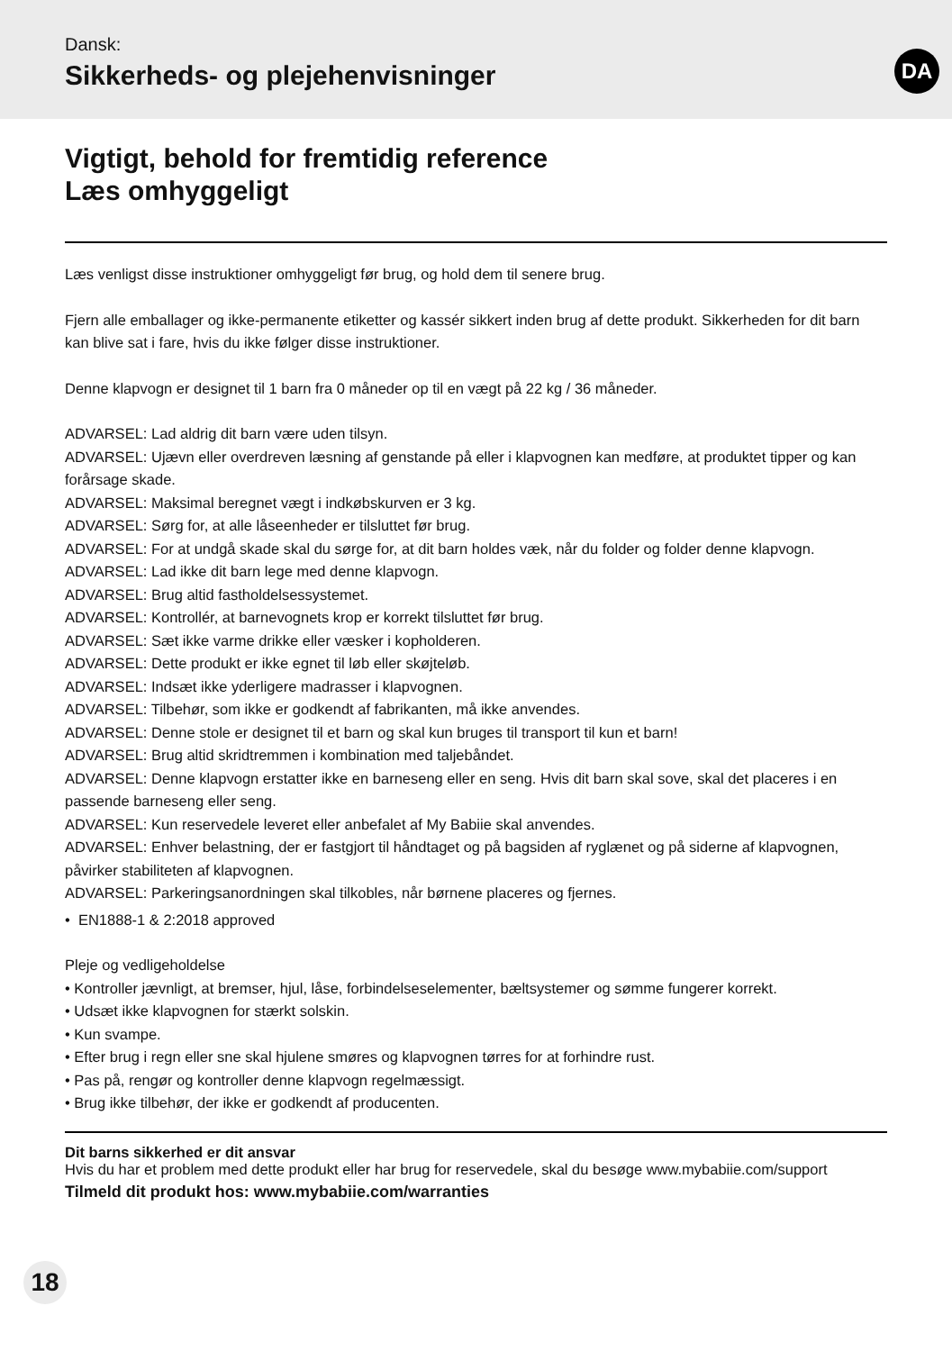Dansk:
Sikkerheds- og plejehenvisninger
DA
Vigtigt, behold for fremtidig reference
Læs omhyggeligt
Læs venligst disse instruktioner omhyggeligt før brug, og hold dem til senere brug.
Fjern alle emballager og ikke-permanente etiketter og kassér sikkert inden brug af dette produkt. Sikkerheden for dit barn kan blive sat i fare, hvis du ikke følger disse instruktioner.
Denne klapvogn er designet til 1 barn fra 0 måneder op til en vægt på 22 kg / 36 måneder.
ADVARSEL: Lad aldrig dit barn være uden tilsyn.
ADVARSEL: Ujævn eller overdreven læsning af genstande på eller i klapvognen kan medføre, at produktet tipper og kan forårsage skade.
ADVARSEL: Maksimal beregnet vægt i indkøbskurven er 3 kg.
ADVARSEL: Sørg for, at alle låseenheder er tilsluttet før brug.
ADVARSEL: For at undgå skade skal du sørge for, at dit barn holdes væk, når du folder og folder denne klapvogn.
ADVARSEL: Lad ikke dit barn lege med denne klapvogn.
ADVARSEL: Brug altid fastholdelsessystemet.
ADVARSEL: Kontrollér, at barnevognets krop er korrekt tilsluttet før brug.
ADVARSEL: Sæt ikke varme drikke eller væsker i kopholderen.
ADVARSEL: Dette produkt er ikke egnet til løb eller skøjteløb.
ADVARSEL: Indsæt ikke yderligere madrasser i klapvognen.
ADVARSEL: Tilbehør, som ikke er godkendt af fabrikanten, må ikke anvendes.
ADVARSEL: Denne stole er designet til et barn og skal kun bruges til transport til kun et barn!
ADVARSEL: Brug altid skridtremmen i kombination med taljebåndet.
ADVARSEL: Denne klapvogn erstatter ikke en barneseng eller en seng. Hvis dit barn skal sove, skal det placeres i en passende barneseng eller seng.
ADVARSEL: Kun reservedele leveret eller anbefalet af My Babiie skal anvendes.
ADVARSEL: Enhver belastning, der er fastgjort til håndtaget og på bagsiden af ryglænet og på siderne af klapvognen, påvirker stabiliteten af klapvognen.
ADVARSEL: Parkeringsanordningen skal tilkobles, når børnene placeres og fjernes.
• EN1888-1 & 2:2018 approved
Pleje og vedligeholdelse
• Kontroller jævnligt, at bremser, hjul, låse, forbindelseselementer, bæltsystemer og sømme fungerer korrekt.
• Udsæt ikke klapvognen for stærkt solskin.
• Kun svampe.
• Efter brug i regn eller sne skal hjulene smøres og klapvognen tørres for at forhindre rust.
• Pas på, rengør og kontroller denne klapvogn regelmæssigt.
• Brug ikke tilbehør, der ikke er godkendt af producenten.
Dit barns sikkerhed er dit ansvar
Hvis du har et problem med dette produkt eller har brug for reservedele, skal du besøge www.mybabiie.com/support
Tilmeld dit produkt hos: www.mybabiie.com/warranties
18